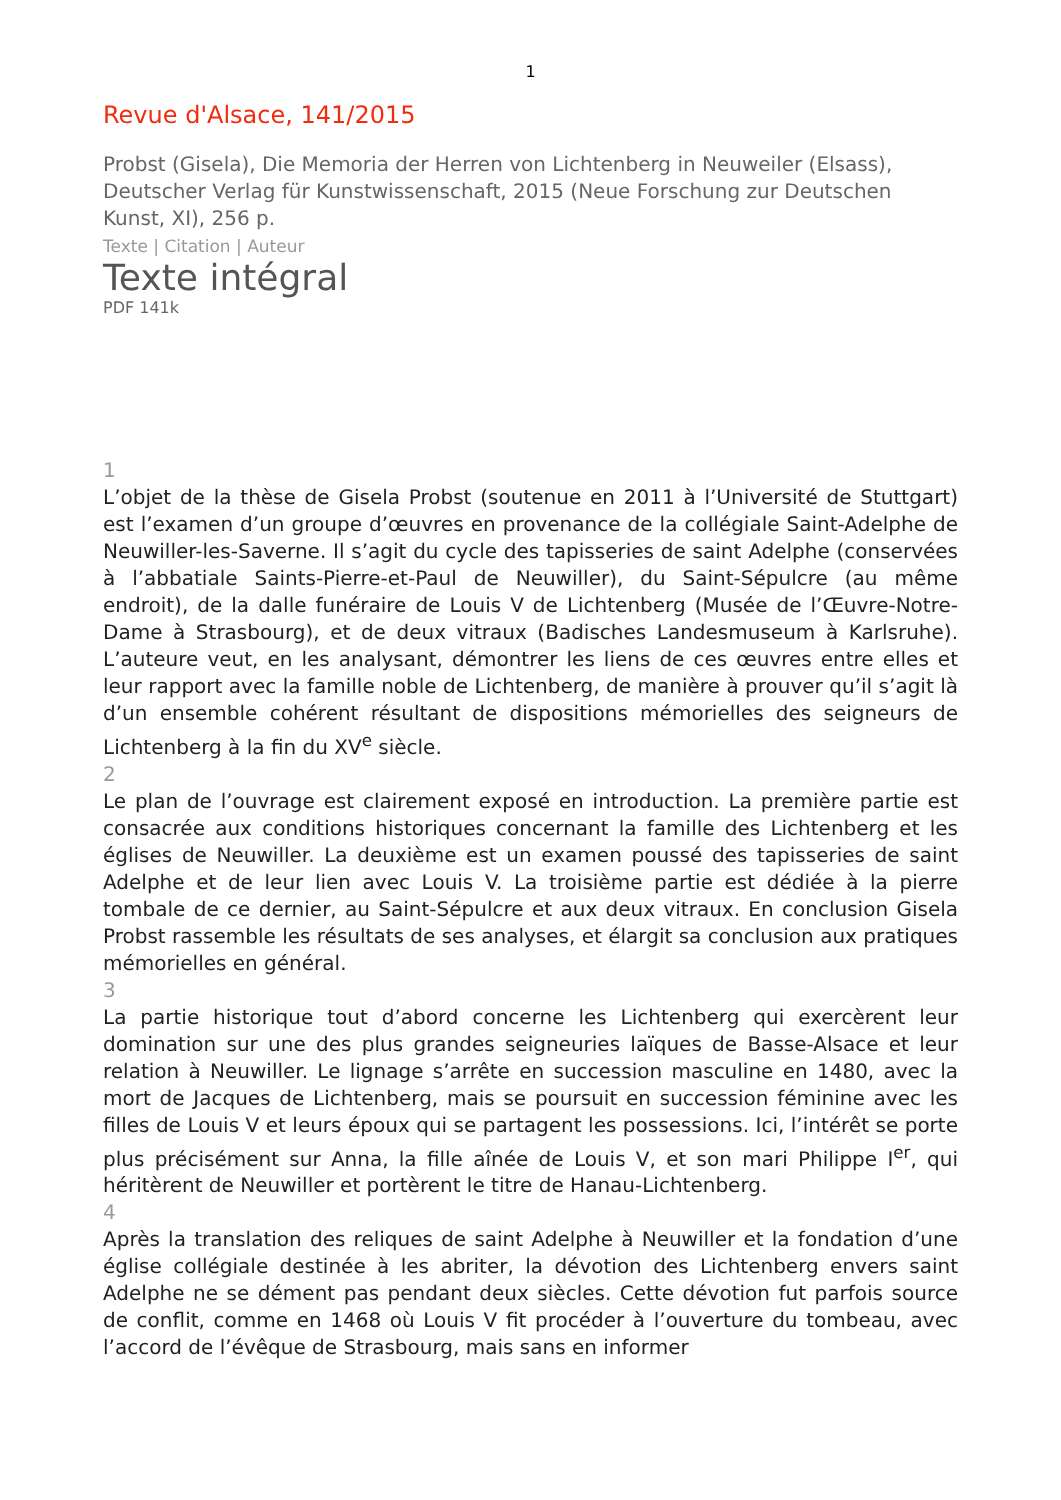1
Revue d'Alsace, 141/2015
Probst (Gisela), Die Memoria der Herren von Lichtenberg in Neuweiler (Elsass), Deutscher Verlag für Kunstwissenschaft, 2015 (Neue Forschung zur Deutschen Kunst, XI), 256 p.
Texte | Citation | Auteur
Texte intégral
PDF 141k
1
L’objet de la thèse de Gisela Probst (soutenue en 2011 à l’Université de Stuttgart) est l’examen d’un groupe d’œuvres en provenance de la collégiale Saint-Adelphe de Neuwiller-les-Saverne. Il s’agit du cycle des tapisseries de saint Adelphe (conservées à l’abbatiale Saints-Pierre-et-Paul de Neuwiller), du Saint-Sépulcre (au même endroit), de la dalle funéraire de Louis V de Lichtenberg (Musée de l’Œuvre-Notre-Dame à Strasbourg), et de deux vitraux (Badisches Landesmuseum à Karlsruhe). L’auteure veut, en les analysant, démontrer les liens de ces œuvres entre elles et leur rapport avec la famille noble de Lichtenberg, de manière à prouver qu’il s’agit là d’un ensemble cohérent résultant de dispositions mémorielles des seigneurs de Lichtenberg à la fin du XV<sup>e</sup> siècle.
2
Le plan de l’ouvrage est clairement exposé en introduction. La première partie est consacrée aux conditions historiques concernant la famille des Lichtenberg et les églises de Neuwiller. La deuxième est un examen poussé des tapisseries de saint Adelphe et de leur lien avec Louis V. La troisième partie est dédiée à la pierre tombale de ce dernier, au Saint-Sépulcre et aux deux vitraux. En conclusion Gisela Probst rassemble les résultats de ses analyses, et élargit sa conclusion aux pratiques mémorielles en général.
3
La partie historique tout d’abord concerne les Lichtenberg qui exercèrent leur domination sur une des plus grandes seigneuries laïques de Basse-Alsace et leur relation à Neuwiller. Le lignage s’arrête en succession masculine en 1480, avec la mort de Jacques de Lichtenberg, mais se poursuit en succession féminine avec les filles de Louis V et leurs époux qui se partagent les possessions. Ici, l’intérêt se porte plus précisément sur Anna, la fille aînée de Louis V, et son mari Philippe I<sup>er</sup>, qui héritèrent de Neuwiller et portèrent le titre de Hanau-Lichtenberg.
4
Après la translation des reliques de saint Adelphe à Neuwiller et la fondation d’une église collégiale destinée à les abriter, la dévotion des Lichtenberg envers saint Adelphe ne se dément pas pendant deux siècles. Cette dévotion fut parfois source de conflit, comme en 1468 où Louis V fit procéder à l’ouverture du tombeau, avec l’accord de l’évêque de Strasbourg, mais sans en informer